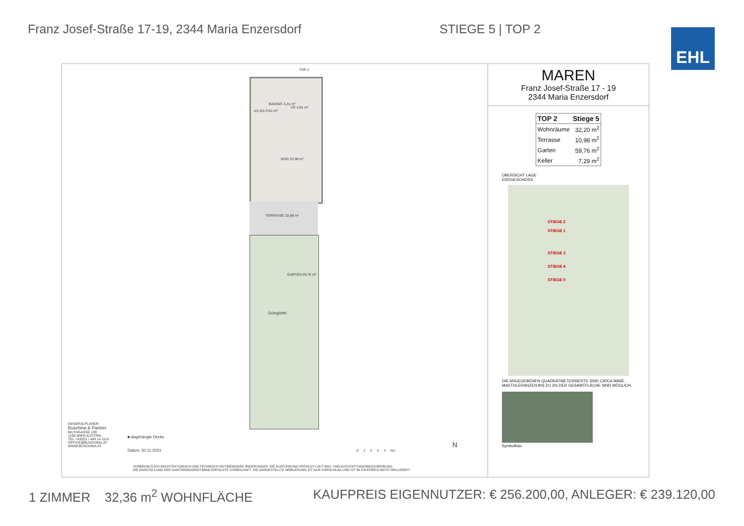Franz Josef-Straße 17-19, 2344 Maria Enzersdorf STIEGE 5 | TOP 2
EHL
TOP 2
BAD/WC 4,31 m²
VR 4,91 m²
KS GS FHZ-VT
WSR 22,98 m²
TERRASSE 10,98 m²
GARTEN 59,76 m²
Grüngürtel
GENERALPLANER:
Buschina & Partner
MUTHGASSE 109
1190 WIEN AUSTRIA
TEL +43(0)1 / 440 14 22-0
OFFICE@BUSCHINA.AT
WWW.BUSCHINA.AT
■ abgehängte Decke
Datum: 30.11.2023
0 1 2 3 4 5m
N
VORBEHALTLICH ARCHITEKTONISCH UND TECHNISCH NOTWENDIGER ÄNDERUNGEN. DIE AUSFÜHRUNG ERFOLGT LAUT BAU- UND AUSSTATTUNGSBESCHREIBUNG.
DIE DARSTELLUNG DER SANITÄRGEGENSTÄNDE ERFOLGTE SYMBOLHAFT. DIE DARGESTELLTE MÖBLIERUNG IST NUR VORSCHLAG UND IST IM KAUFPREIS NICHT INKLUDIERT.
MAREN
Franz Josef-Straße 17 - 19
2344 Maria Enzersdorf
| TOP 2 | Stiege 5 |
| --- | --- |
| Wohnräume | 32,20 m<sup>2</sup> |
| Terrasse | 10,98 m<sup>2</sup> |
| Garten | 59,76 m<sup>2</sup> |
| Keller | 7,29 m<sup>2</sup> |
ÜBERSICHT LAGE
ERDGESCHOSS
STIEGE 2
STIEGE 1
STIEGE 3
STIEGE 4
STIEGE 5
DIE ANGEGEBENEN QUADRATMETERWERTE SIND CIRCA MAßE.
MAßTOLERANZEN BIS ZU 3% DER GESAMTFLÄCHE SIND MÖGLICH.
Symbolfoto
1 ZIMMER 32,36 m<sup>2</sup> WOHNFLÄCHE
KAUFPREIS EIGENNUTZER: € 256.200,00, ANLEGER: € 239.120,00